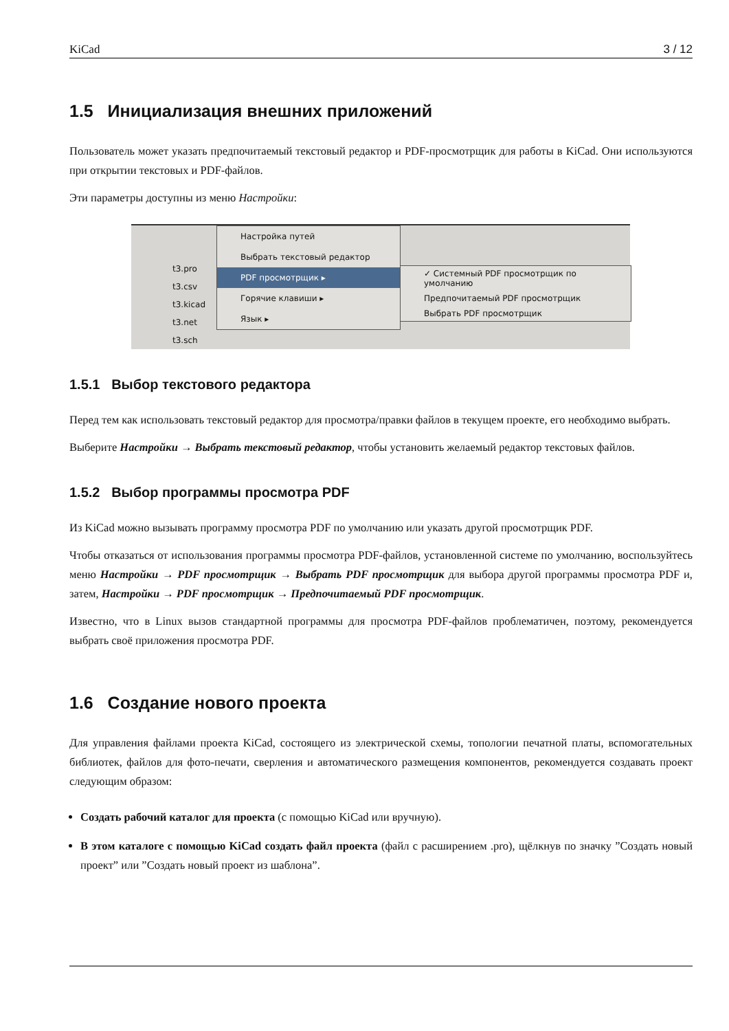KiCad 3 / 12
1.5 Инициализация внешних приложений
Пользователь может указать предпочитаемый текстовый редактор и PDF-просмотрщик для работы в KiCad. Они используются при открытии текстовых и PDF-файлов.
Эти параметры доступны из меню Настройки:
t3.pro
t3.csv
t3.kicad
t3.net
t3.sch
Настройка путей
Выбрать текстовый редактор
PDF просмотрщик ▸
Горячие клавиши ▸
Язык ▸
✓ Системный PDF просмотрщик по умолчанию
Предпочитаемый PDF просмотрщик
Выбрать PDF просмотрщик
1.5.1 Выбор текстового редактора
Перед тем как использовать текстовый редактор для просмотра/правки файлов в текущем проекте, его необходимо выбрать.
Выберите Настройки → Выбрать текстовый редактор, чтобы установить желаемый редактор текстовых файлов.
1.5.2 Выбор программы просмотра PDF
Из KiCad можно вызывать программу просмотра PDF по умолчанию или указать другой просмотрщик PDF.
Чтобы отказаться от использования программы просмотра PDF-файлов, установленной системе по умолчанию, воспользуйтесь меню Настройки → PDF просмотрщик → Выбрать PDF просмотрщик для выбора другой программы просмотра PDF и, затем, Настройки → PDF просмотрщик → Предпочитаемый PDF просмотрщик.
Известно, что в Linux вызов стандартной программы для просмотра PDF-файлов проблематичен, поэтому, рекомендуется выбрать своё приложения просмотра PDF.
1.6 Создание нового проекта
Для управления файлами проекта KiCad, состоящего из электрической схемы, топологии печатной платы, вспомогательных библиотек, файлов для фото-печати, сверления и автоматического размещения компонентов, рекомендуется создавать проект следующим образом:
Создать рабочий каталог для проекта (с помощью KiCad или вручную).
В этом каталоге с помощью KiCad создать файл проекта (файл с расширением .pro), щёлкнув по значку ”Создать новый проект” или ”Создать новый проект из шаблона”.